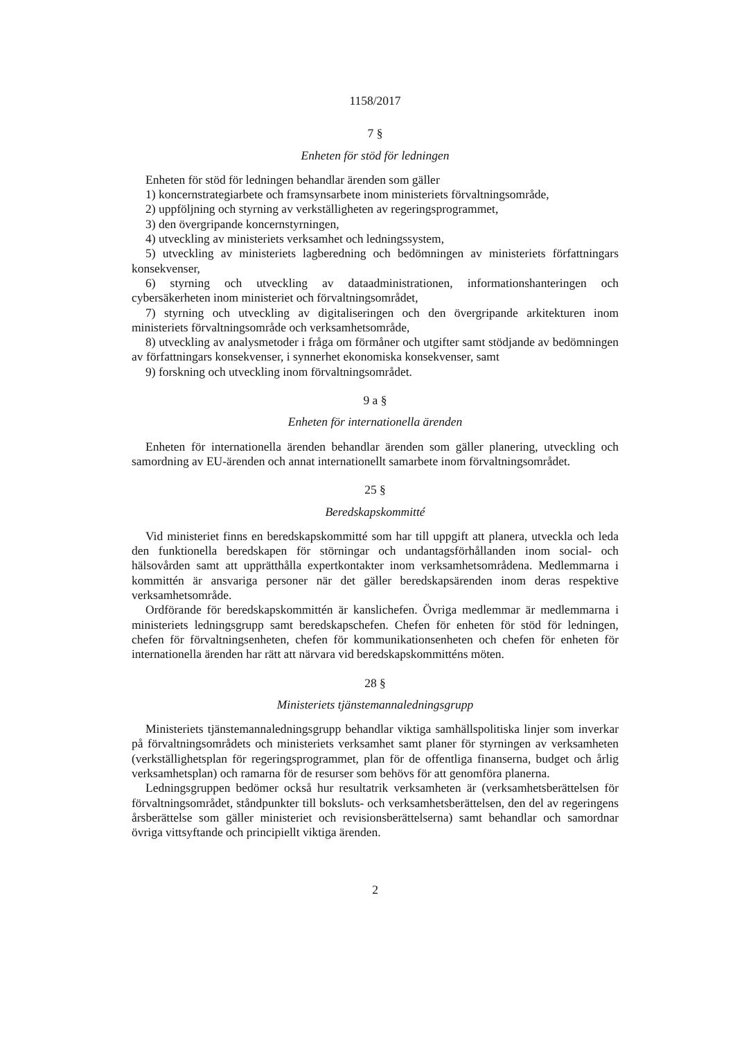1158/2017
7 §
Enheten för stöd för ledningen
Enheten för stöd för ledningen behandlar ärenden som gäller
1) koncernstrategiarbete och framsynsarbete inom ministeriets förvaltningsområde,
2) uppföljning och styrning av verkställigheten av regeringsprogrammet,
3) den övergripande koncernstyrningen,
4) utveckling av ministeriets verksamhet och ledningssystem,
5) utveckling av ministeriets lagberedning och bedömningen av ministeriets författningars konsekvenser,
6) styrning och utveckling av dataadministrationen, informationshanteringen och cybersäkerheten inom ministeriet och förvaltningsområdet,
7) styrning och utveckling av digitaliseringen och den övergripande arkitekturen inom ministeriets förvaltningsområde och verksamhetsområde,
8) utveckling av analysmetoder i fråga om förmåner och utgifter samt stödjande av bedömningen av författningars konsekvenser, i synnerhet ekonomiska konsekvenser, samt
9) forskning och utveckling inom förvaltningsområdet.
9 a §
Enheten för internationella ärenden
Enheten för internationella ärenden behandlar ärenden som gäller planering, utveckling och samordning av EU-ärenden och annat internationellt samarbete inom förvaltningsområdet.
25 §
Beredskapskommitté
Vid ministeriet finns en beredskapskommitté som har till uppgift att planera, utveckla och leda den funktionella beredskapen för störningar och undantagsförhållanden inom social- och hälsovården samt att upprätthålla expertkontakter inom verksamhetsområdena. Medlemmarna i kommittén är ansvariga personer när det gäller beredskapsärenden inom deras respektive verksamhetsområde.
Ordförande för beredskapskommittén är kanslichefen. Övriga medlemmar är medlemmarna i ministeriets ledningsgrupp samt beredskapschefen. Chefen för enheten för stöd för ledningen, chefen för förvaltningsenheten, chefen för kommunikationsenheten och chefen för enheten för internationella ärenden har rätt att närvara vid beredskapskommitténs möten.
28 §
Ministeriets tjänstemannaledningsgrupp
Ministeriets tjänstemannaledningsgrupp behandlar viktiga samhällspolitiska linjer som inverkar på förvaltningsområdets och ministeriets verksamhet samt planer för styrningen av verksamheten (verkställighetsplan för regeringsprogrammet, plan för de offentliga finanserna, budget och årlig verksamhetsplan) och ramarna för de resurser som behövs för att genomföra planerna.
Ledningsgruppen bedömer också hur resultatrik verksamheten är (verksamhetsberättelsen för förvaltningsområdet, ståndpunkter till boksluts- och verksamhetsberättelsen, den del av regeringens årsberättelse som gäller ministeriet och revisionsberättelserna) samt behandlar och samordnar övriga vittsyftande och principiellt viktiga ärenden.
2